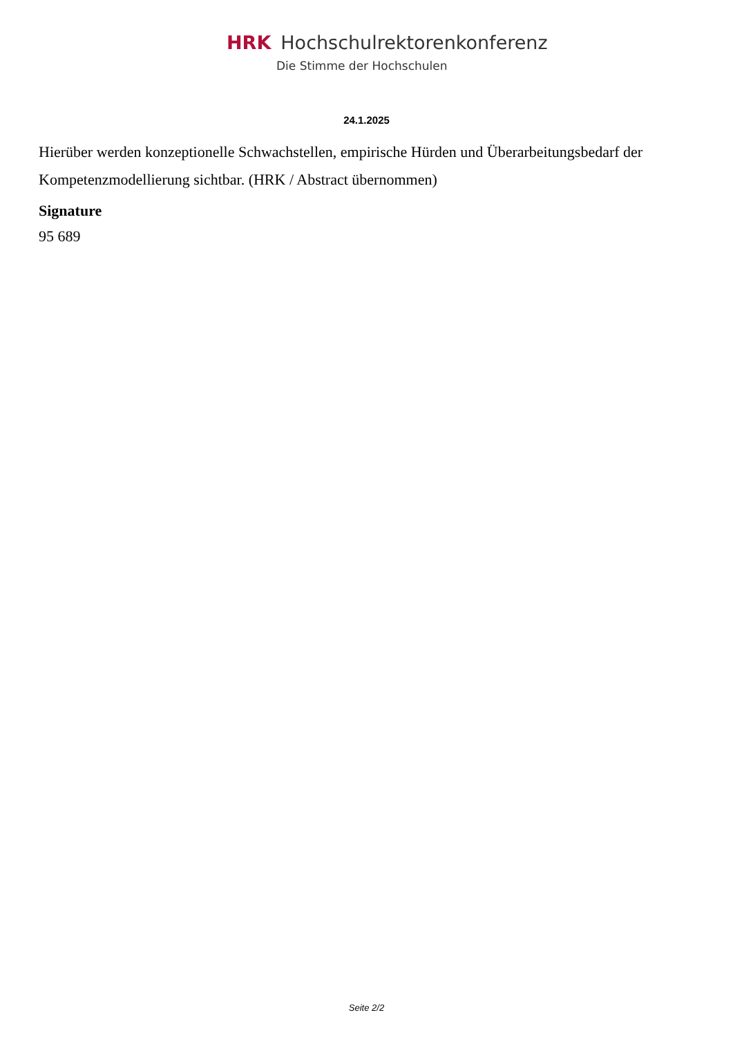HRK Hochschulrektorenkonferenz
Die Stimme der Hochschulen
24.1.2025
Hierüber werden konzeptionelle Schwachstellen, empirische Hürden und Überarbeitungsbedarf der Kompetenzmodellierung sichtbar. (HRK / Abstract übernommen)
Signature
95 689
Seite 2/2